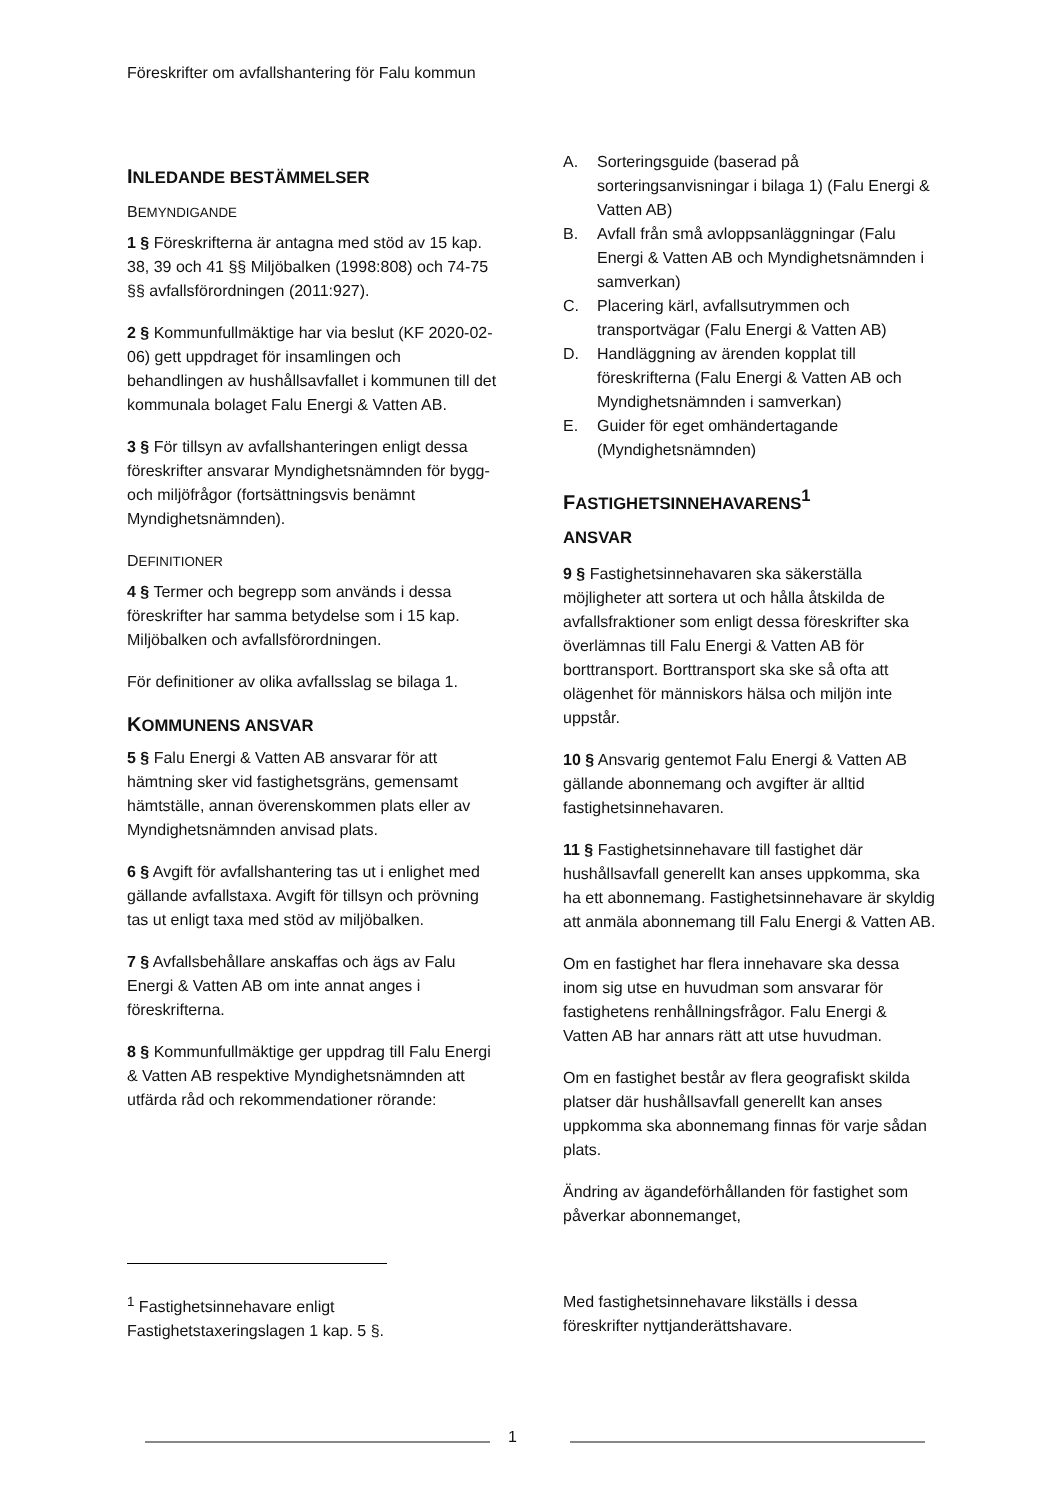Föreskrifter om avfallshantering för Falu kommun
INLEDANDE BESTÄMMELSER
BEMYNDIGANDE
1 § Föreskrifterna är antagna med stöd av 15 kap. 38, 39 och 41 §§ Miljöbalken (1998:808) och 74-75 §§ avfallsförordningen (2011:927).
2 § Kommunfullmäktige har via beslut (KF 2020-02-06) gett uppdraget för insamlingen och behandlingen av hushållsavfallet i kommunen till det kommunala bolaget Falu Energi & Vatten AB.
3 § För tillsyn av avfallshanteringen enligt dessa föreskrifter ansvarar Myndighetsnämnden för bygg- och miljöfrågor (fortsättningsvis benämnt Myndighetsnämnden).
DEFINITIONER
4 § Termer och begrepp som används i dessa föreskrifter har samma betydelse som i 15 kap. Miljöbalken och avfallsförordningen.
För definitioner av olika avfallsslag se bilaga 1.
KOMMUNENS ANSVAR
5 § Falu Energi & Vatten AB ansvarar för att hämtning sker vid fastighetsgräns, gemensamt hämtställe, annan överenskommen plats eller av Myndighetsnämnden anvisad plats.
6 § Avgift för avfallshantering tas ut i enlighet med gällande avfallstaxa. Avgift för tillsyn och prövning tas ut enligt taxa med stöd av miljöbalken.
7 § Avfallsbehållare anskaffas och ägs av Falu Energi & Vatten AB om inte annat anges i föreskrifterna.
8 § Kommunfullmäktige ger uppdrag till Falu Energi & Vatten AB respektive Myndighetsnämnden att utfärda råd och rekommendationer rörande:
A. Sorteringsguide (baserad på sorteringsanvisningar i bilaga 1) (Falu Energi & Vatten AB)
B. Avfall från små avloppsanläggningar (Falu Energi & Vatten AB och Myndighetsnämnden i samverkan)
C. Placering kärl, avfallsutrymmen och transportvägar (Falu Energi & Vatten AB)
D. Handläggning av ärenden kopplat till föreskrifterna (Falu Energi & Vatten AB och Myndighetsnämnden i samverkan)
E. Guider för eget omhändertagande (Myndighetsnämnden)
FASTIGHETSINNEHAVARENS<sup>1</sup>
ANSVAR
9 § Fastighetsinnehavaren ska säkerställa möjligheter att sortera ut och hålla åtskilda de avfallsfraktioner som enligt dessa föreskrifter ska överlämnas till Falu Energi & Vatten AB för borttransport. Borttransport ska ske så ofta att olägenhet för människors hälsa och miljön inte uppstår.
10 § Ansvarig gentemot Falu Energi & Vatten AB gällande abonnemang och avgifter är alltid fastighetsinnehavaren.
11 § Fastighetsinnehavare till fastighet där hushållsavfall generellt kan anses uppkomma, ska ha ett abonnemang. Fastighetsinnehavare är skyldig att anmäla abonnemang till Falu Energi & Vatten AB.
Om en fastighet har flera innehavare ska dessa inom sig utse en huvudman som ansvarar för fastighetens renhållningsfrågor. Falu Energi & Vatten AB har annars rätt att utse huvudman.
Om en fastighet består av flera geografiskt skilda platser där hushållsavfall generellt kan anses uppkomma ska abonnemang finnas för varje sådan plats.
Ändring av ägandeförhållanden för fastighet som påverkar abonnemanget,
<sup>1</sup> Fastighetsinnehavare enligt Fastighetstaxeringslagen 1 kap. 5 §.
Med fastighetsinnehavare likställs i dessa föreskrifter nyttjanderättshavare.
1